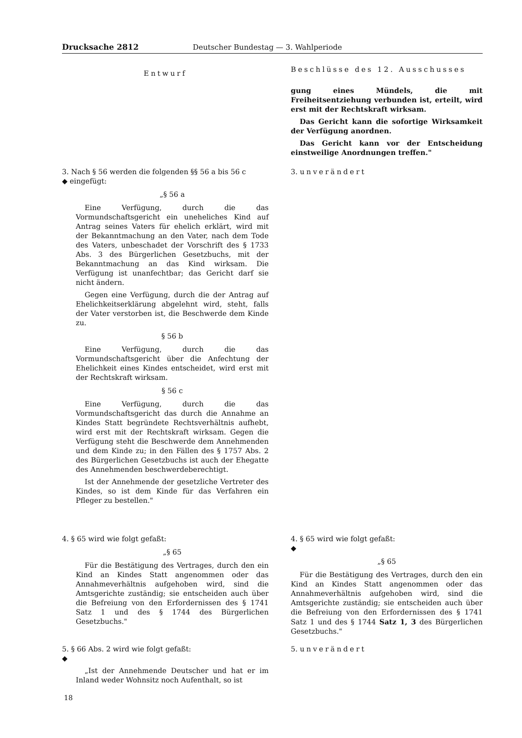Drucksache 2812 Deutscher Bundestag — 3. Wahlperiode
Entwurf
Beschlüsse des 12. Ausschusses
gung eines Mündels, die mit Freiheitsentziehung verbunden ist, erteilt, wird erst mit der Rechtskraft wirksam.
Das Gericht kann die sofortige Wirksamkeit der Verfügung anordnen.
Das Gericht kann vor der Entscheidung einstweilige Anordnungen treffen."
3. Nach § 56 werden die folgenden §§ 56 a bis 56 c
◆ eingefügt:
„§ 56 a
Eine Verfügung, durch die das Vormundschaftsgericht ein uneheliches Kind auf Antrag seines Vaters für ehelich erklärt, wird mit der Bekanntmachung an den Vater, nach dem Tode des Vaters, unbeschadet der Vorschrift des § 1733 Abs. 3 des Bürgerlichen Gesetzbuchs, mit der Bekanntmachung an das Kind wirksam. Die Verfügung ist unanfechtbar; das Gericht darf sie nicht ändern.
Gegen eine Verfügung, durch die der Antrag auf Ehelichkeitserklärung abgelehnt wird, steht, falls der Vater verstorben ist, die Beschwerde dem Kinde zu.
§ 56 b
Eine Verfügung, durch die das Vormundschaftsgericht über die Anfechtung der Ehelichkeit eines Kindes entscheidet, wird erst mit der Rechtskraft wirksam.
§ 56 c
Eine Verfügung, durch die das Vormundschaftsgericht das durch die Annahme an Kindes Statt begründete Rechtsverhältnis aufhebt, wird erst mit der Rechtskraft wirksam. Gegen die Verfügung steht die Beschwerde dem Annehmenden und dem Kinde zu; in den Fällen des § 1757 Abs. 2 des Bürgerlichen Gesetzbuchs ist auch der Ehegatte des Annehmenden beschwerdeberechtigt.
Ist der Annehmende der gesetzliche Vertreter des Kindes, so ist dem Kinde für das Verfahren ein Pfleger zu bestellen."
3. unverändert
4. § 65 wird wie folgt gefaßt:
„§ 65
Für die Bestätigung des Vertrages, durch den ein Kind an Kindes Statt angenommen oder das Annahmeverhältnis aufgehoben wird, sind die Amtsgerichte zuständig; sie entscheiden auch über die Befreiung von den Erfordernissen des § 1741 Satz 1 und des § 1744 des Bürgerlichen Gesetzbuchs."
4. § 65 wird wie folgt gefaßt:
◆
„§ 65
Für die Bestätigung des Vertrages, durch den ein Kind an Kindes Statt angenommen oder das Annahmeverhältnis aufgehoben wird, sind die Amtsgerichte zuständig; sie entscheiden auch über die Befreiung von den Erfordernissen des § 1741 Satz 1 und des § 1744 Satz 1, 3 des Bürgerlichen Gesetzbuchs."
5. § 66 Abs. 2 wird wie folgt gefaßt:
◆
„Ist der Annehmende Deutscher und hat er im Inland weder Wohnsitz noch Aufenthalt, so ist
5. unverändert
18